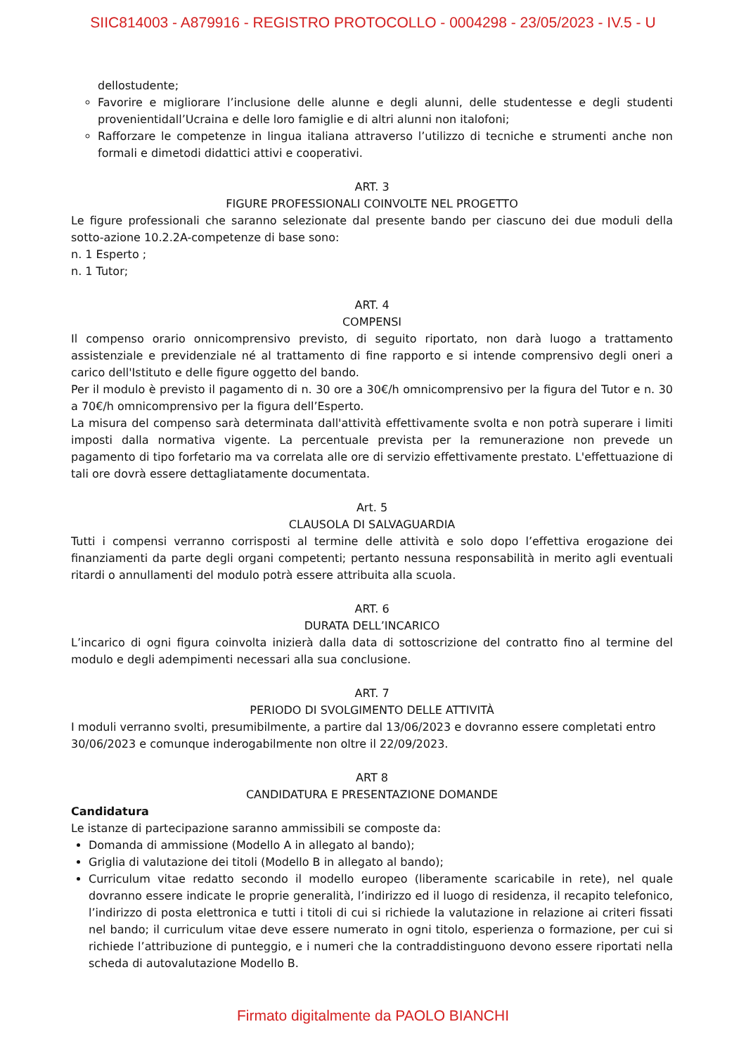SIIC814003 - A879916 - REGISTRO PROTOCOLLO - 0004298 - 23/05/2023 - IV.5 - U
dellostudente;
Favorire e migliorare l’inclusione delle alunne e degli alunni, delle studentesse e degli studenti provenientidall’Ucraina e delle loro famiglie e di altri alunni non italofoni;
Rafforzare le competenze in lingua italiana attraverso l’utilizzo di tecniche e strumenti anche non formali e dimetodi didattici attivi e cooperativi.
ART. 3
FIGURE PROFESSIONALI COINVOLTE NEL PROGETTO
Le figure professionali che saranno selezionate dal presente bando per ciascuno dei due moduli della sotto-azione 10.2.2A-competenze di base sono:
n. 1 Esperto ;
n. 1 Tutor;
ART. 4
COMPENSI
Il compenso orario onnicomprensivo previsto, di seguito riportato, non darà luogo a trattamento assistenziale e previdenziale né al trattamento di fine rapporto e si intende comprensivo degli oneri a carico dell'Istituto e delle figure oggetto del bando.
Per il modulo è previsto il pagamento di n. 30 ore a 30€/h omnicomprensivo per la figura del Tutor e n. 30 a 70€/h omnicomprensivo per la figura dell’Esperto.
La misura del compenso sarà determinata dall'attività effettivamente svolta e non potrà superare i limiti imposti dalla normativa vigente. La percentuale prevista per la remunerazione non prevede un pagamento di tipo forfetario ma va correlata alle ore di servizio effettivamente prestato. L'effettuazione di tali ore dovrà essere dettagliatamente documentata.
Art. 5
CLAUSOLA DI SALVAGUARDIA
Tutti i compensi verranno corrisposti al termine delle attività e solo dopo l’effettiva erogazione dei finanziamenti da parte degli organi competenti; pertanto nessuna responsabilità in merito agli eventuali ritardi o annullamenti del modulo potrà essere attribuita alla scuola.
ART. 6
DURATA DELL’INCARICO
L’incarico di ogni figura coinvolta inizierà dalla data di sottoscrizione del contratto fino al termine del modulo e degli adempimenti necessari alla sua conclusione.
ART. 7
PERIODO DI SVOLGIMENTO DELLE ATTIVITÀ
I moduli verranno svolti, presumibilmente, a partire dal 13/06/2023 e dovranno essere completati entro 30/06/2023 e comunque inderogabilmente non oltre il 22/09/2023.
ART 8
CANDIDATURA E PRESENTAZIONE DOMANDE
Candidatura
Le istanze di partecipazione saranno ammissibili se composte da:
Domanda di ammissione (Modello A in allegato al bando);
Griglia di valutazione dei titoli (Modello B in allegato al bando);
Curriculum vitae redatto secondo il modello europeo (liberamente scaricabile in rete), nel quale dovranno essere indicate le proprie generalità, l’indirizzo ed il luogo di residenza, il recapito telefonico, l’indirizzo di posta elettronica e tutti i titoli di cui si richiede la valutazione in relazione ai criteri fissati nel bando; il curriculum vitae deve essere numerato in ogni titolo, esperienza o formazione, per cui si richiede l’attribuzione di punteggio, e i numeri che la contraddistinguono devono essere riportati nella scheda di autovalutazione Modello B.
Firmato digitalmente da PAOLO BIANCHI